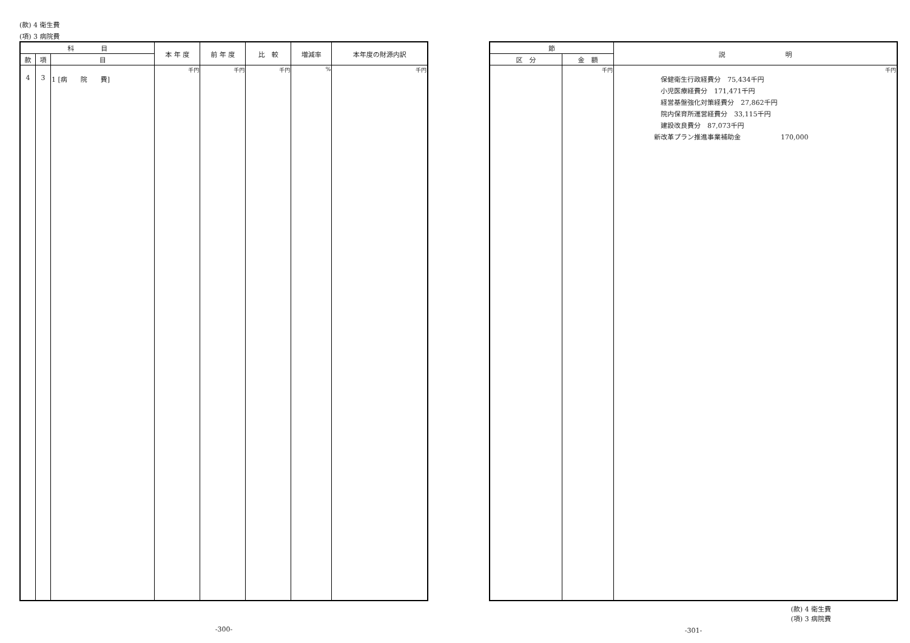(款) 4 衛生費
(項) 3 病院費
| 科 目 | | | 本 年 度 | 前 年 度 | 比 較 | 増減率 | 本年度の財源内訳 |
| --- | --- | --- | --- | --- | --- | --- | --- |
| 款 | 項 | 目 | | | | | |
| 4 | 3 | 1 [病 院 費] | 千円 | 千円 | 千円 | % | 千円 |
-300-
| 節 | | 説 明 |
| --- | --- | --- |
| 区 分 | 金 額 | |
| | 千円 | 千円 保健衛生行政経費分 75,434千円 小児医療経費分 171,471千円 経営基盤強化対策経費分 27,862千円 院内保育所運営経費分 33,115千円 建設改良費分 87,073千円 新改革プラン推進事業補助金 170,000 |
(款) 4 衛生費
(項) 3 病院費
-301-